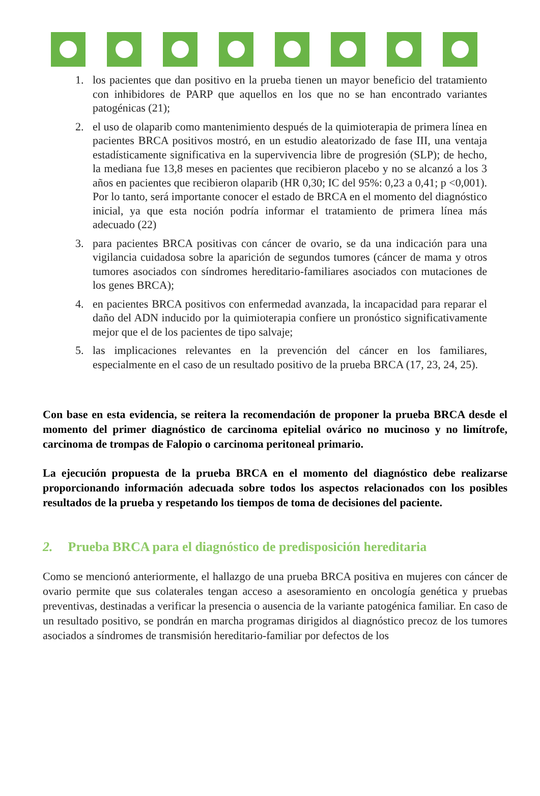1. los pacientes que dan positivo en la prueba tienen un mayor beneficio del tratamiento con inhibidores de PARP que aquellos en los que no se han encontrado variantes patogénicas (21);
2. el uso de olaparib como mantenimiento después de la quimioterapia de primera línea en pacientes BRCA positivos mostró, en un estudio aleatorizado de fase III, una ventaja estadísticamente significativa en la supervivencia libre de progresión (SLP); de hecho, la mediana fue 13,8 meses en pacientes que recibieron placebo y no se alcanzó a los 3 años en pacientes que recibieron olaparib (HR 0,30; IC del 95%: 0,23 a 0,41; p <0,001). Por lo tanto, será importante conocer el estado de BRCA en el momento del diagnóstico inicial, ya que esta noción podría informar el tratamiento de primera línea más adecuado (22)
3. para pacientes BRCA positivas con cáncer de ovario, se da una indicación para una vigilancia cuidadosa sobre la aparición de segundos tumores (cáncer de mama y otros tumores asociados con síndromes hereditario-familiares asociados con mutaciones de los genes BRCA);
4. en pacientes BRCA positivos con enfermedad avanzada, la incapacidad para reparar el daño del ADN inducido por la quimioterapia confiere un pronóstico significativamente mejor que el de los pacientes de tipo salvaje;
5. las implicaciones relevantes en la prevención del cáncer en los familiares, especialmente en el caso de un resultado positivo de la prueba BRCA (17, 23, 24, 25).
Con base en esta evidencia, se reitera la recomendación de proponer la prueba BRCA desde el momento del primer diagnóstico de carcinoma epitelial ovárico no mucinoso y no limítrofe, carcinoma de trompas de Falopio o carcinoma peritoneal primario.
La ejecución propuesta de la prueba BRCA en el momento del diagnóstico debe realizarse proporcionando información adecuada sobre todos los aspectos relacionados con los posibles resultados de la prueba y respetando los tiempos de toma de decisiones del paciente.
2. Prueba BRCA para el diagnóstico de predisposición hereditaria
Como se mencionó anteriormente, el hallazgo de una prueba BRCA positiva en mujeres con cáncer de ovario permite que sus colaterales tengan acceso a asesoramiento en oncología genética y pruebas preventivas, destinadas a verificar la presencia o ausencia de la variante patogénica familiar. En caso de un resultado positivo, se pondrán en marcha programas dirigidos al diagnóstico precoz de los tumores asociados a síndromes de transmisión hereditario-familiar por defectos de los